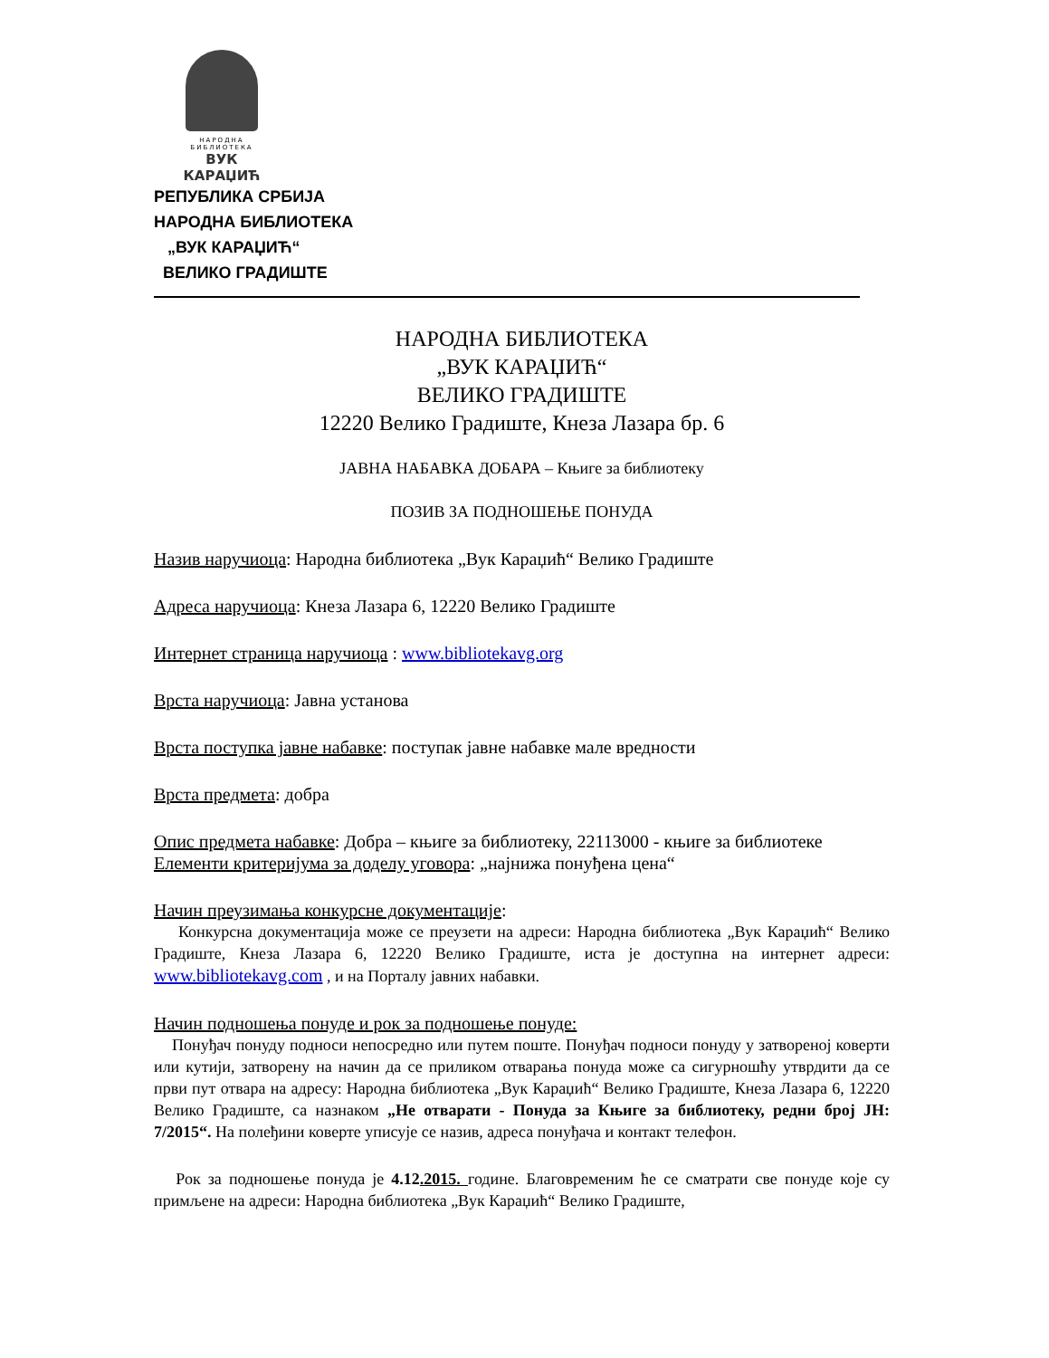НАРОДНА БИБЛИОТЕКА
ВУК КАРАЏИЋ
РЕПУБЛИКА СРБИЈА
НАРОДНА БИБЛИОТЕКА
„ВУК КАРАЏИЋ“
ВЕЛИКО ГРАДИШТЕ
НАРОДНА БИБЛИОТЕКА
„ВУК КАРАЏИЋ“
ВЕЛИКО ГРАДИШТЕ
12220 Велико Градиште, Кнеза Лазара бр. 6
ЈАВНА НАБАВКА ДОБАРА – Књиге за библиотеку
ПОЗИВ ЗА ПОДНОШЕЊЕ ПОНУДА
Назив наручиоца: Народна библиотека „Вук Караџић“ Велико Градиште
Адреса наручиоца: Кнеза Лазара 6, 12220 Велико Градиште
Интернет страница наручиоца : www.bibliotekavg.org
Врста наручиоца: Јавна установа
Врста поступка јавне набавке: поступак јавне набавке мале вредности
Врста предмета: добра
Опис предмета набавке: Добра – књиге за библиотеку, 22113000 - књиге за библиотеке
Елементи критеријума за доделу уговора: „најнижа понуђена цена“
Начин преузимања конкурсне документације:
Конкурсна документација може се преузети на адреси: Народна библиотека „Вук Караџић“ Велико Градиште, Кнеза Лазара 6, 12220 Велико Градиште, иста је доступна на интернет адреси: www.bibliotekavg.com , и на Порталу јавних набавки.
Начин подношења понуде и рок за подношење понуде:
Понуђач понуду подноси непосредно или путем поште. Понуђач подноси понуду у затвореној коверти или кутији, затворену на начин да се приликом отварања понуда може са сигурношћу утврдити да се први пут отвара на адресу: Народна библиотека „Вук Караџић“ Велико Градиште, Кнеза Лазара 6, 12220 Велико Градиште, са назнаком „Не отварати - Понуда за Књиге за библиотеку, редни број ЈН: 7/2015“. На полеђини коверте уписује се назив, адреса понуђача и контакт телефон.
Рок за подношење понуда је 4.12.2015. године. Благовременим ће се сматрати све понуде које су примљене на адреси: Народна библиотека „Вук Караџић“ Велико Градиште,